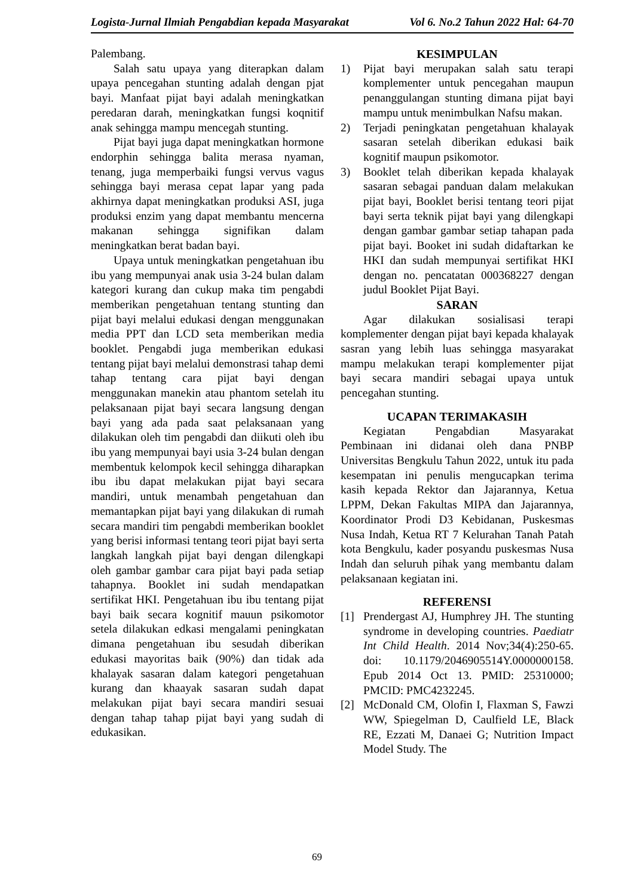Logista-Jurnal Ilmiah Pengabdian kepada Masyarakat Vol 6. No.2 Tahun 2022 Hal: 64-70
Palembang.
Salah satu upaya yang diterapkan dalam upaya pencegahan stunting adalah dengan pjat bayi. Manfaat pijat bayi adalah meningkatkan peredaran darah, meningkatkan fungsi koqnitif anak sehingga mampu mencegah stunting.
Pijat bayi juga dapat meningkatkan hormone endorphin sehingga balita merasa nyaman, tenang, juga memperbaiki fungsi vervus vagus sehingga bayi merasa cepat lapar yang pada akhirnya dapat meningkatkan produksi ASI, juga produksi enzim yang dapat membantu mencerna makanan sehingga signifikan dalam meningkatkan berat badan bayi.
Upaya untuk meningkatkan pengetahuan ibu ibu yang mempunyai anak usia 3-24 bulan dalam kategori kurang dan cukup maka tim pengabdi memberikan pengetahuan tentang stunting dan pijat bayi melalui edukasi dengan menggunakan media PPT dan LCD seta memberikan media booklet. Pengabdi juga memberikan edukasi tentang pijat bayi melalui demonstrasi tahap demi tahap tentang cara pijat bayi dengan menggunakan manekin atau phantom setelah itu pelaksanaan pijat bayi secara langsung dengan bayi yang ada pada saat pelaksanaan yang dilakukan oleh tim pengabdi dan diikuti oleh ibu ibu yang mempunyai bayi usia 3-24 bulan dengan membentuk kelompok kecil sehingga diharapkan ibu ibu dapat melakukan pijat bayi secara mandiri, untuk menambah pengetahuan dan memantapkan pijat bayi yang dilakukan di rumah secara mandiri tim pengabdi memberikan booklet yang berisi informasi tentang teori pijat bayi serta langkah langkah pijat bayi dengan dilengkapi oleh gambar gambar cara pijat bayi pada setiap tahapnya. Booklet ini sudah mendapatkan sertifikat HKI. Pengetahuan ibu ibu tentang pijat bayi baik secara kognitif mauun psikomotor setela dilakukan edkasi mengalami peningkatan dimana pengetahuan ibu sesudah diberikan edukasi mayoritas baik (90%) dan tidak ada khalayak sasaran dalam kategori pengetahuan kurang dan khaayak sasaran sudah dapat melakukan pijat bayi secara mandiri sesuai dengan tahap tahap pijat bayi yang sudah di edukasikan.
KESIMPULAN
1) Pijat bayi merupakan salah satu terapi komplementer untuk pencegahan maupun penanggulangan stunting dimana pijat bayi mampu untuk menimbulkan Nafsu makan.
2) Terjadi peningkatan pengetahuan khalayak sasaran setelah diberikan edukasi baik kognitif maupun psikomotor.
3) Booklet telah diberikan kepada khalayak sasaran sebagai panduan dalam melakukan pijat bayi, Booklet berisi tentang teori pijat bayi serta teknik pijat bayi yang dilengkapi dengan gambar gambar setiap tahapan pada pijat bayi. Booket ini sudah didaftarkan ke HKI dan sudah mempunyai sertifikat HKI dengan no. pencatatan 000368227 dengan judul Booklet Pijat Bayi.
SARAN
Agar dilakukan sosialisasi terapi komplementer dengan pijat bayi kepada khalayak sasran yang lebih luas sehingga masyarakat mampu melakukan terapi komplementer pijat bayi secara mandiri sebagai upaya untuk pencegahan stunting.
UCAPAN TERIMAKASIH
Kegiatan Pengabdian Masyarakat Pembinaan ini didanai oleh dana PNBP Universitas Bengkulu Tahun 2022, untuk itu pada kesempatan ini penulis mengucapkan terima kasih kepada Rektor dan Jajarannya, Ketua LPPM, Dekan Fakultas MIPA dan Jajarannya, Koordinator Prodi D3 Kebidanan, Puskesmas Nusa Indah, Ketua RT 7 Kelurahan Tanah Patah kota Bengkulu, kader posyandu puskesmas Nusa Indah dan seluruh pihak yang membantu dalam pelaksanaan kegiatan ini.
REFERENSI
[1] Prendergast AJ, Humphrey JH. The stunting syndrome in developing countries. Paediatr Int Child Health. 2014 Nov;34(4):250-65. doi: 10.1179/2046905514Y.0000000158. Epub 2014 Oct 13. PMID: 25310000; PMCID: PMC4232245.
[2] McDonald CM, Olofin I, Flaxman S, Fawzi WW, Spiegelman D, Caulfield LE, Black RE, Ezzati M, Danaei G; Nutrition Impact Model Study. The
69